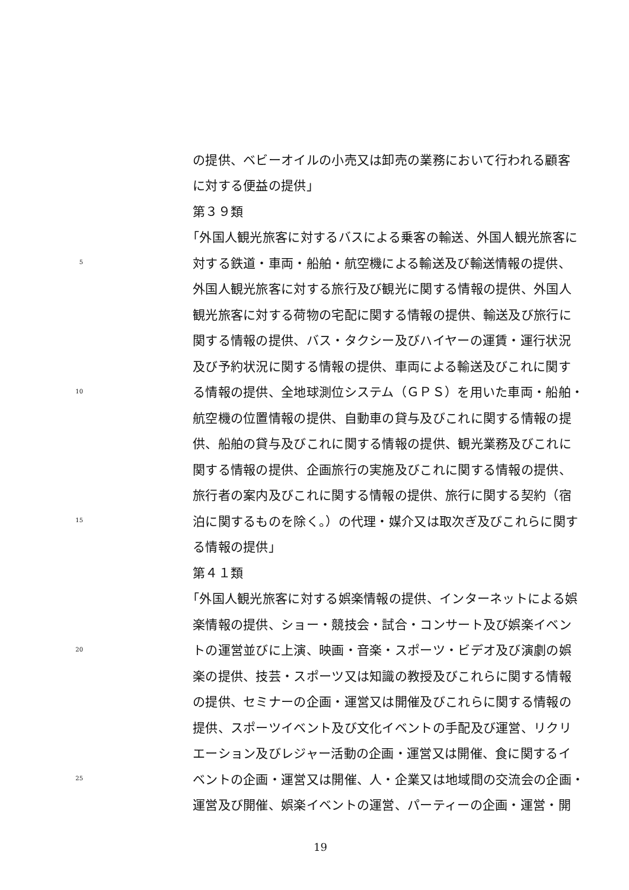の提供、ベビーオイルの小売又は卸売の業務において行われる顧客
に対する便益の提供」
第３９類
「外国人観光旅客に対するバスによる乗客の輸送、外国人観光旅客に
5 対する鉄道・車両・船舶・航空機による輸送及び輸送情報の提供、
外国人観光旅客に対する旅行及び観光に関する情報の提供、外国人
観光旅客に対する荷物の宅配に関する情報の提供、輸送及び旅行に
関する情報の提供、バス・タクシー及びハイヤーの運賃・運行状況
及び予約状況に関する情報の提供、車両による輸送及びこれに関す
10 る情報の提供、全地球測位システム（ＧＰＳ）を用いた車両・船舶・
航空機の位置情報の提供、自動車の貸与及びこれに関する情報の提
供、船舶の貸与及びこれに関する情報の提供、観光業務及びこれに
関する情報の提供、企画旅行の実施及びこれに関する情報の提供、
旅行者の案内及びこれに関する情報の提供、旅行に関する契約（宿
15 泊に関するものを除く。）の代理・媒介又は取次ぎ及びこれらに関す
る情報の提供」
第４１類
「外国人観光旅客に対する娯楽情報の提供、インターネットによる娯
楽情報の提供、ショー・競技会・試合・コンサート及び娯楽イベン
20 トの運営並びに上演、映画・音楽・スポーツ・ビデオ及び演劇の娯
楽の提供、技芸・スポーツ又は知識の教授及びこれらに関する情報
の提供、セミナーの企画・運営又は開催及びこれらに関する情報の
提供、スポーツイベント及び文化イベントの手配及び運営、リクリ
エーション及びレジャー活動の企画・運営又は開催、食に関するイ
25 ベントの企画・運営又は開催、人・企業又は地域間の交流会の企画・
運営及び開催、娯楽イベントの運営、パーティーの企画・運営・開
19